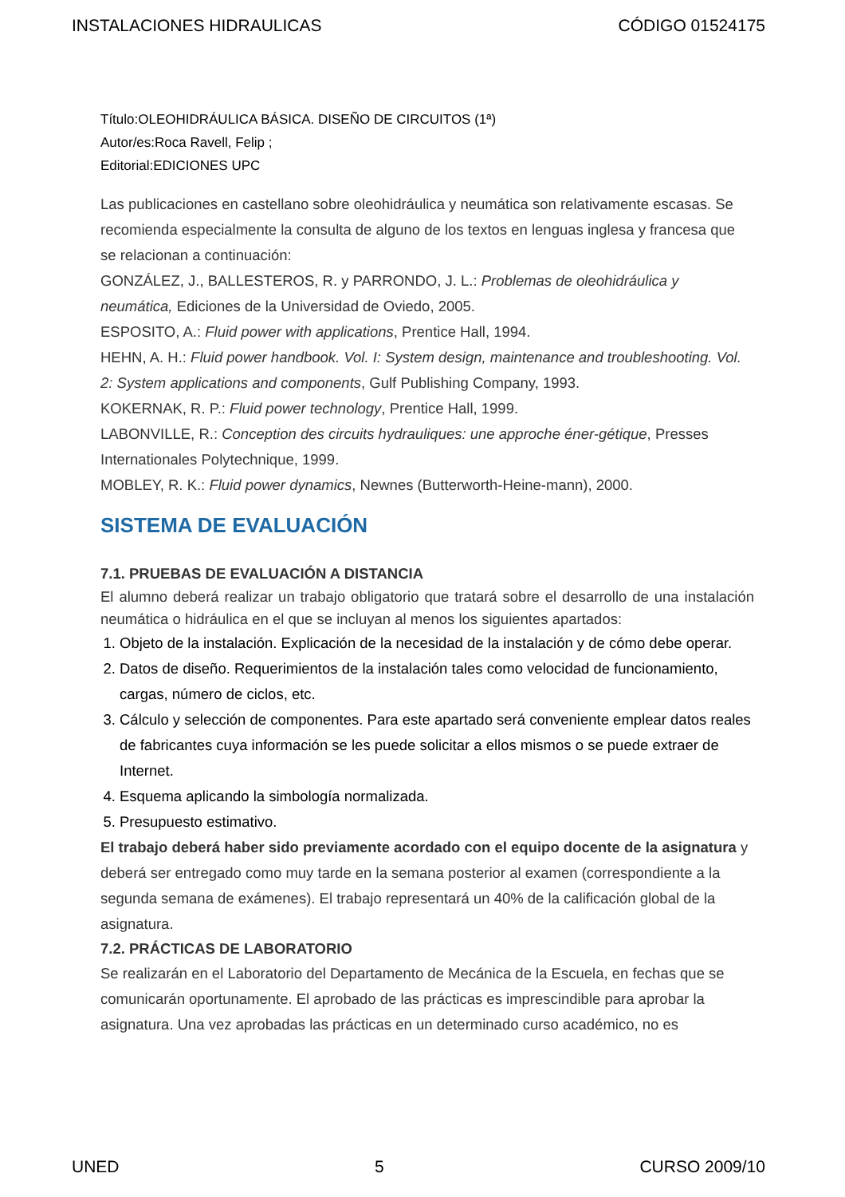INSTALACIONES HIDRAULICAS CÓDIGO 01524175
Título:OLEOHIDRÁULICA BÁSICA. DISEÑO DE CIRCUITOS (1ª)
Autor/es:Roca Ravell, Felip ;
Editorial:EDICIONES UPC
Las publicaciones en castellano sobre oleohidráulica y neumática son relativamente escasas. Se recomienda especialmente la consulta de alguno de los textos en lenguas inglesa y francesa que se relacionan a continuación:
GONZÁLEZ, J., BALLESTEROS, R. y PARRONDO, J. L.: Problemas de oleohidráulica y neumática, Ediciones de la Universidad de Oviedo, 2005.
ESPOSITO, A.: Fluid power with applications, Prentice Hall, 1994.
HEHN, A. H.: Fluid power handbook. Vol. I: System design, maintenance and troubleshooting. Vol. 2: System applications and components, Gulf Publishing Company, 1993.
KOKERNAK, R. P.: Fluid power technology, Prentice Hall, 1999.
LABONVILLE, R.: Conception des circuits hydrauliques: une approche éner-gétique, Presses Internationales Polytechnique, 1999.
MOBLEY, R. K.: Fluid power dynamics, Newnes (Butterworth-Heine-mann), 2000.
SISTEMA DE EVALUACIÓN
7.1. PRUEBAS DE EVALUACIÓN A DISTANCIA
El alumno deberá realizar un trabajo obligatorio que tratará sobre el desarrollo de una instalación neumática o hidráulica en el que se incluyan al menos los siguientes apartados:
1. Objeto de la instalación. Explicación de la necesidad de la instalación y de cómo debe operar.
2. Datos de diseño. Requerimientos de la instalación tales como velocidad de funcionamiento, cargas, número de ciclos, etc.
3. Cálculo y selección de componentes. Para este apartado será conveniente emplear datos reales de fabricantes cuya información se les puede solicitar a ellos mismos o se puede extraer de Internet.
4. Esquema aplicando la simbología normalizada.
5. Presupuesto estimativo.
El trabajo deberá haber sido previamente acordado con el equipo docente de la asignatura y deberá ser entregado como muy tarde en la semana posterior al examen (correspondiente a la segunda semana de exámenes). El trabajo representará un 40% de la calificación global de la asignatura.
7.2. PRÁCTICAS DE LABORATORIO
Se realizarán en el Laboratorio del Departamento de Mecánica de la Escuela, en fechas que se comunicarán oportunamente. El aprobado de las prácticas es imprescindible para aprobar la asignatura. Una vez aprobadas las prácticas en un determinado curso académico, no es
UNED 5 CURSO 2009/10